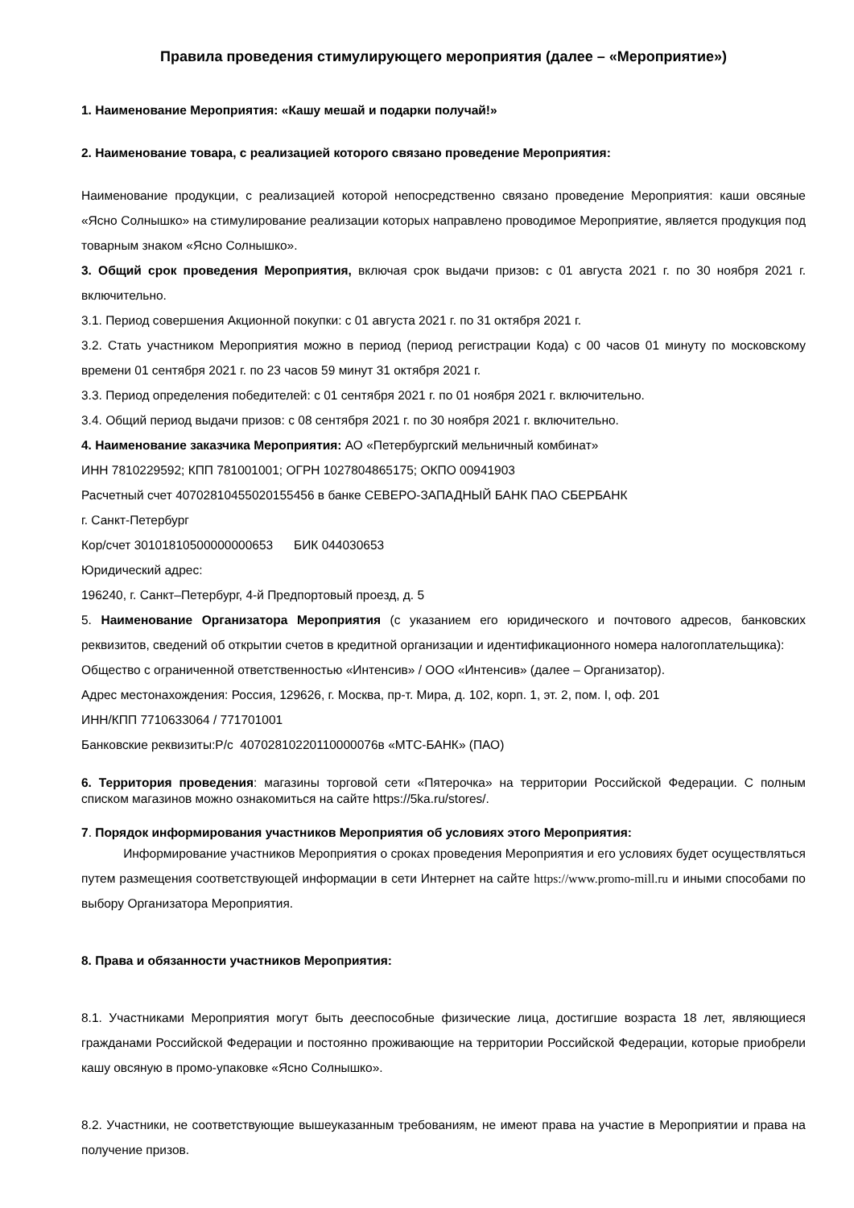Правила проведения стимулирующего мероприятия (далее – «Мероприятие»)
1. Наименование Мероприятия: «Кашу мешай и подарки получай!»
2. Наименование товара, с реализацией которого связано проведение Мероприятия:
Наименование продукции, с реализацией которой непосредственно связано проведение Мероприятия: каши овсяные «Ясно Солнышко» на стимулирование реализации которых направлено проводимое Мероприятие, является продукция под товарным знаком «Ясно Солнышко».
3. Общий срок проведения Мероприятия, включая срок выдачи призов: с 01 августа 2021 г. по 30 ноября 2021 г. включительно.
3.1. Период совершения Акционной покупки: с 01 августа 2021 г. по 31 октября 2021 г.
3.2. Стать участником Мероприятия можно в период (период регистрации Кода) с 00 часов 01 минуту по московскому времени 01 сентября 2021 г. по 23 часов 59 минут 31 октября 2021 г.
3.3. Период определения победителей: с 01 сентября 2021 г. по 01 ноября 2021 г. включительно.
3.4. Общий период выдачи призов: с 08 сентября 2021 г. по 30 ноября 2021 г. включительно.
4. Наименование заказчика Мероприятия: АО «Петербургский мельничный комбинат»
ИНН 7810229592; КПП 781001001; ОГРН 1027804865175; ОКПО 00941903
Расчетный счет 40702810455020155456 в банке СЕВЕРО-ЗАПАДНЫЙ БАНК ПАО СБЕРБАНК
г. Санкт-Петербург
Кор/счет 30101810500000000653 БИК 044030653
Юридический адрес:
196240, г. Санкт–Петербург, 4-й Предпортовый проезд, д. 5
5. Наименование Организатора Мероприятия (с указанием его юридического и почтового адресов, банковских реквизитов, сведений об открытии счетов в кредитной организации и идентификационного номера налогоплательщика):
Общество с ограниченной ответственностью «Интенсив» / ООО «Интенсив» (далее – Организатор).
Адрес местонахождения: Россия, 129626, г. Москва, пр-т. Мира, д. 102, корп. 1, эт. 2, пом. I, оф. 201
ИНН/КПП 7710633064 / 771701001
Банковские реквизиты:Р/с 40702810220110000076в «МТС-БАНК» (ПАО)
6. Территория проведения: магазины торговой сети «Пятерочка» на территории Российской Федерации. С полным списком магазинов можно ознакомиться на сайте https://5ka.ru/stores/.
7. Порядок информирования участников Мероприятия об условиях этого Мероприятия:
Информирование участников Мероприятия о сроках проведения Мероприятия и его условиях будет осуществляться путем размещения соответствующей информации в сети Интернет на сайте https://www.promo-mill.ru и иными способами по выбору Организатора Мероприятия.
8. Права и обязанности участников Мероприятия:
8.1. Участниками Мероприятия могут быть дееспособные физические лица, достигшие возраста 18 лет, являющиеся гражданами Российской Федерации и постоянно проживающие на территории Российской Федерации, которые приобрели кашу овсяную в промо-упаковке «Ясно Солнышко».
8.2. Участники, не соответствующие вышеуказанным требованиям, не имеют права на участие в Мероприятии и права на получение призов.